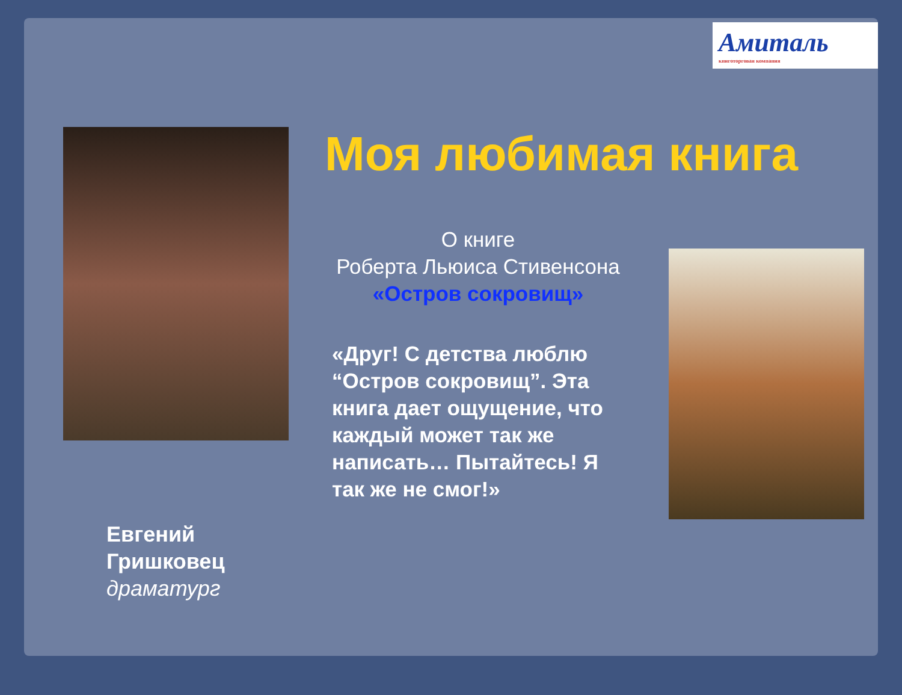Амиталь
книготорговая компания
Моя любимая книга
О книге
Роберта Льюиса Стивенсона
«Остров сокровищ»
«Друг! С детства люблю “Остров сокровищ”. Эта книга дает ощущение, что каждый может так же написать… Пытайтесь! Я так же не смог!»
Евгений
Гришковец
драматург